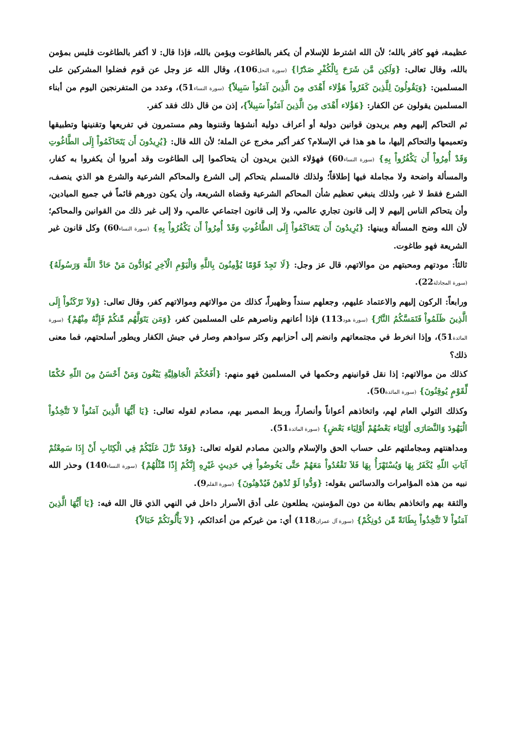عظيمة، فهو كافر بالله؛ لأن الله اشترط للإسلام أن يكفر بالطاغوت ويؤمن بالله، فإذا قال: لا أكفر بالطاغوت فليس بمؤمن بالله، وقال تعالى: {وَلَكِن مَّن شَرَحَ بِالْكُفْرِ صَدْرًا} (سورة النحل106)، وقال الله عز وجل عن قوم فضلوا المشركين على المسلمين: {وَيَقُولُونَ لِلَّذِينَ كَفَرُواْ هَؤُلاء أَهْدَى مِنَ الَّذِينَ آمَنُواْ سَبِيلاً} (سورة النساء51)، وعدد من المتفرنجين اليوم من أبناء المسلمين يقولون عن الكفار: {هَؤُلاء أَهْدَى مِنَ الَّذِينَ آمَنُواْ سَبِيلاً}، إذن من قال ذلك فقد كفر.
ثم التحاكم إليهم وهم يريدون قوانين دولية أو أعراف دولية أنشؤها وقننوها وهم مستمرون في تفريعها وتقنينها وتطبيقها وتعميمها والتحاكم إليها، ما هو هذا في الإسلام؟ كفر أكبر مخرج عن الملة؛ لأن الله قال: {يُرِيدُونَ أَن يَتَحَاكَمُواْ إِلَى الطَّاغُوتِ وَقَدْ أُمِرُواْ أَن يَكْفُرُواْ بِهِ} (سورة النساء60) فهؤلاء الذين يريدون أن يتحاكموا إلى الطاغوت وقد أمروا أن يكفروا به كفار، والمسألة واضحة ولا مجاملة فيها إطلاقاً؛ ولذلك فالمسلم يتحاكم إلى الشرع والمحاكم الشرعية والشرع هو الذي ينصف، الشرع فقط لا غير، ولذلك ينبغي تعظيم شأن المحاكم الشرعية وقضاة الشريعة، وأن يكون دورهم قائماً في جميع الميادين، وأن يتحاكم الناس إليهم لا إلى قانون تجاري عالمي، ولا إلى قانون اجتماعي عالمي، ولا إلى غير ذلك من القوانين والمحاكم؛ لأن الله وضح المسألة وبينها: {يُرِيدُونَ أَن يَتَحَاكَمُواْ إِلَى الطَّاغُوتِ وَقَدْ أُمِرُواْ أَن يَكْفُرُواْ بِهِ} (سورة النساء60) وكل قانون غير الشريعة فهو طاغوت.
ثالثاً: مودتهم ومحبتهم من موالاتهم، قال عز وجل: {لَا تَجِدُ قَوْمًا يُؤْمِنُونَ بِاللَّهِ وَالْيَوْمِ الْآخِرِ يُوَادُّونَ مَنْ حَادَّ اللَّهَ وَرَسُولَهُ}(سورة المجادلة22).
ورابعاً: الركون إليهم والاعتماد عليهم، وجعلهم سنداً وظهيراً، كذلك من موالاتهم وموالاتهم كفر، وقال تعالى: {وَلاَ تَرْكَنُواْ إِلَى الَّذِينَ ظَلَمُواْ فَتَمَسَّكُمُ النَّارُ} (سورة هود113) فإذا أعانهم وناصرهم على المسلمين كفر، {وَمَن يَتَوَلَّهُم مِّنكُمْ فَإِنَّهُ مِنْهُمْ} (سورة المائدة51)، وإذا انخرط في مجتمعاتهم وانضم إلى أحزابهم وكثر سوادهم وصار في جيش الكفار ويطور أسلحتهم، فما معنى ذلك؟
كذلك من موالاتهم: إذا نقل قوانينهم وحكمها في المسلمين فهو منهم: {أَفَحُكْمَ الْجَاهِلِيَّةِ يَبْغُونَ وَمَنْ أَحْسَنُ مِنَ اللّهِ حُكْمًا لِّقَوْمٍ يُوقِنُونَ} (سورة المائدة50).
وكذلك التولي العام لهم، واتخاذهم أعواناً وأنصاراً، وربط المصير بهم، مصادم لقوله تعالى: {يَا أَيُّهَا الَّذِينَ آمَنُواْ لاَ تَتَّخِذُواْ الْيَهُودَ وَالنَّصَارَى أَوْلِيَاء بَعْضُهُمْ أَوْلِيَاء بَعْضٍ} (سورة المائدة51).
ومداهنتهم ومجاملتهم على حساب الحق والإسلام والدين مصادم لقوله تعالى: {وَقَدْ نَزَّلَ عَلَيْكُمْ فِي الْكِتَابِ أَنْ إِذَا سَمِعْتُمْ آيَاتِ اللّهِ يُكَفَرُ بِهَا وَيُسْتَهْزَأُ بِهَا فَلاَ تَقْعُدُواْ مَعَهُمْ حَتَّى يَخُوضُواْ فِي حَدِيثٍ غَيْرِهِ إِنَّكُمْ إِذًا مِّثْلُهُمْ} (سورة النساء140) وحذر الله نبيه من هذه المؤامرات والدسائس بقوله: {وَدُّوا لَوْ تُدْهِنُ فَيُدْهِنُونَ} (سورة القلم9).
والثقة بهم واتخاذهم بطانة من دون المؤمنين، يطلعون على أدق الأسرار داخل في النهي الذي قال الله فيه: {يَا أَيُّهَا الَّذِينَ آمَنُواْ لاَ تَتَّخِذُواْ بِطَانَةً مِّن دُونِكُمْ} (سورة آل عمران118) أي: من غيركم من أعدائكم، {لاَ يَأْلُونَكُمْ خَبَالاً}